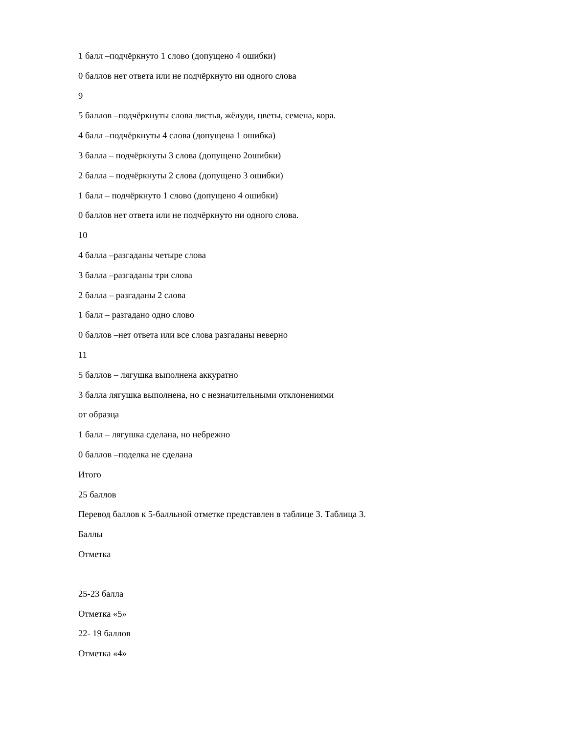1 балл –подчёркнуто 1 слово (допущено 4 ошибки)
0 баллов нет ответа или не подчёркнуто ни одного слова
9
5 баллов –подчёркнуты слова листья, жёлуди, цветы, семена, кора.
4 балл –подчёркнуты 4 слова (допущена 1 ошибка)
3 балла – подчёркнуты 3 слова (допущено 2ошибки)
2 балла – подчёркнуты 2 слова (допущено 3 ошибки)
1 балл – подчёркнуто 1 слово (допущено 4 ошибки)
0 баллов нет ответа или не подчёркнуто ни одного слова.
10
4 балла –разгаданы четыре слова
3 балла –разгаданы три слова
2 балла – разгаданы 2 слова
1 балл – разгадано одно слово
0 баллов –нет ответа или все слова разгаданы неверно
11
5 баллов – лягушка выполнена аккуратно
3 балла лягушка выполнена, но с незначительными отклонениями
от образца
1 балл – лягушка сделана, но небрежно
0 баллов –поделка не сделана
Итого
25 баллов
Перевод баллов к 5-балльной отметке представлен в таблице 3. Таблица 3.
Баллы
Отметка
25-23 балла
Отметка «5»
22- 19 баллов
Отметка «4»